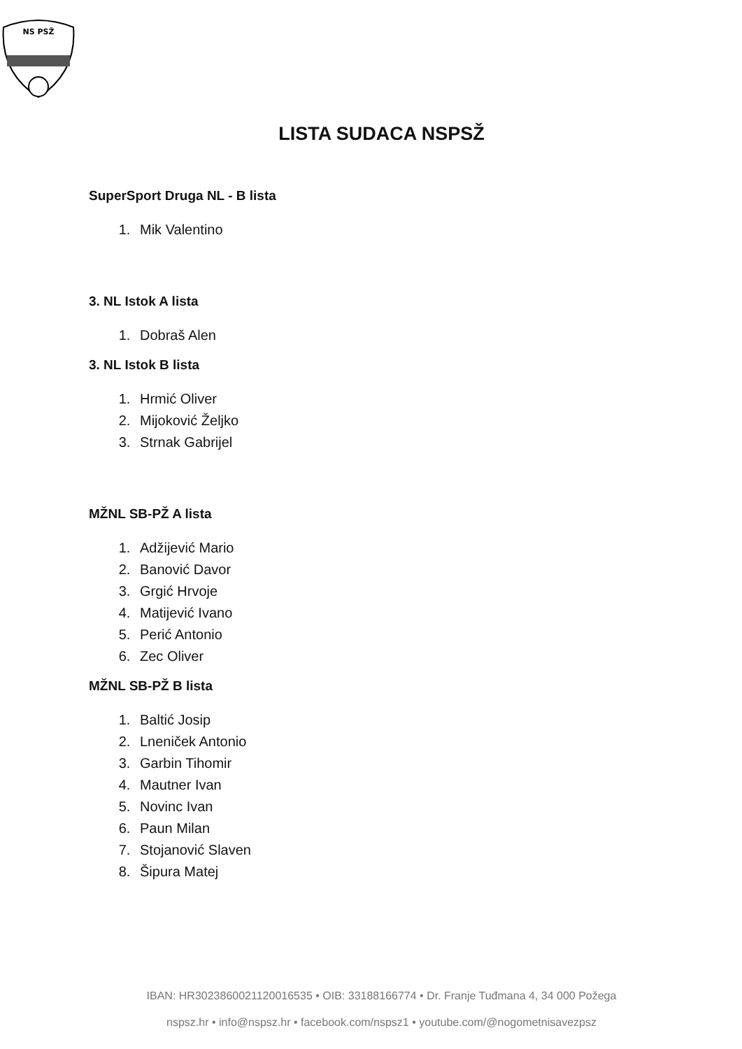NS PSŽ
LISTA SUDACA NSPSŽ
SuperSport Druga NL - B lista
1. Mik Valentino
3. NL Istok A lista
1. Dobraš Alen
3. NL Istok B lista
1. Hrmić Oliver
2. Mijoković Željko
3. Strnak Gabrijel
MŽNL SB-PŽ A lista
1. Adžijević Mario
2. Banović Davor
3. Grgić Hrvoje
4. Matijević Ivano
5. Perić Antonio
6. Zec Oliver
MŽNL SB-PŽ B lista
1. Baltić Josip
2. Lneniček Antonio
3. Garbin Tihomir
4. Mautner Ivan
5. Novinc Ivan
6. Paun Milan
7. Stojanović Slaven
8. Šipura Matej
IBAN: HR3023860021120016535 • OIB: 33188166774 • Dr. Franje Tuđmana 4, 34 000 Požega
nspsz.hr • info@nspsz.hr • facebook.com/nspsz1 • youtube.com/@nogometnisavezpsz